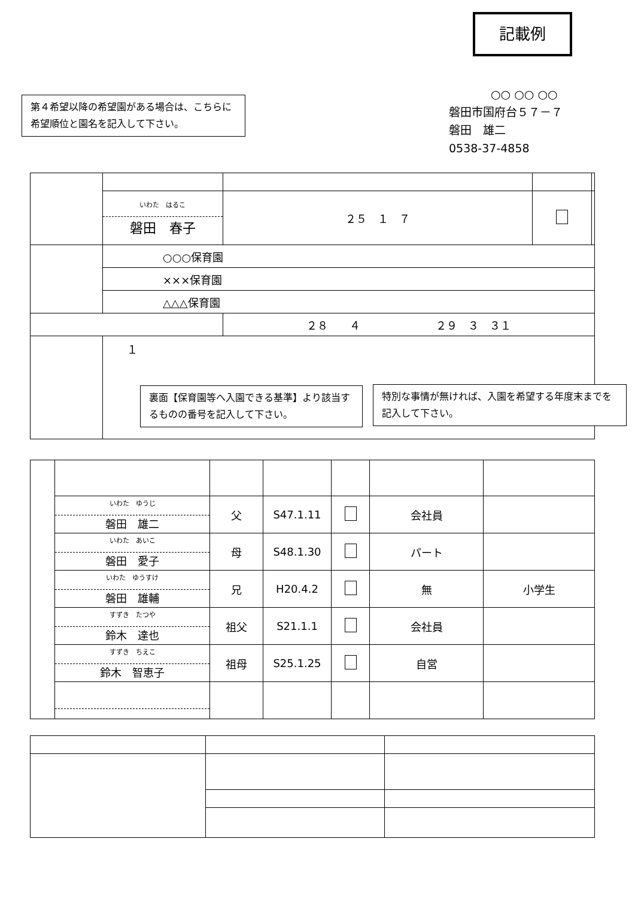記載例
第４希望以降の希望園がある場合は、こちらに希望順位と園名を記入して下さい。
○○ ○○ ○○
磐田市国府台５７－７
磐田　雄二
0538-37-4858
| | いわた はるこ 磐田 春子 | ２５ １ ７ | | |
| | ○○○保育園 | | | |
| | ×××保育園 | | | |
| | △△△保育園 | | | |
| | | ２８ ４ ２９ ３ ３１ | | |
| | １ | | | |
裏面【保育園等へ入園できる基準】より該当するものの番号を記入して下さい。
特別な事情が無ければ、入園を希望する年度末までを記入して下さい。
| | いわた ゆうじ 磐田 雄二 | 父 | S47.1.11 | | 会社員 | |
| | いわた あいこ 磐田 愛子 | 母 | S48.1.30 | | パート | |
| | いわた ゆうすけ 磐田 雄輔 | 兄 | H20.4.2 | | 無 | 小学生 |
| | すずき たつや 鈴木 達也 | 祖父 | S21.1.1 | | 会社員 | |
| | すずき ちえこ 鈴木 智恵子 | 祖母 | S25.1.25 | | 自営 | |